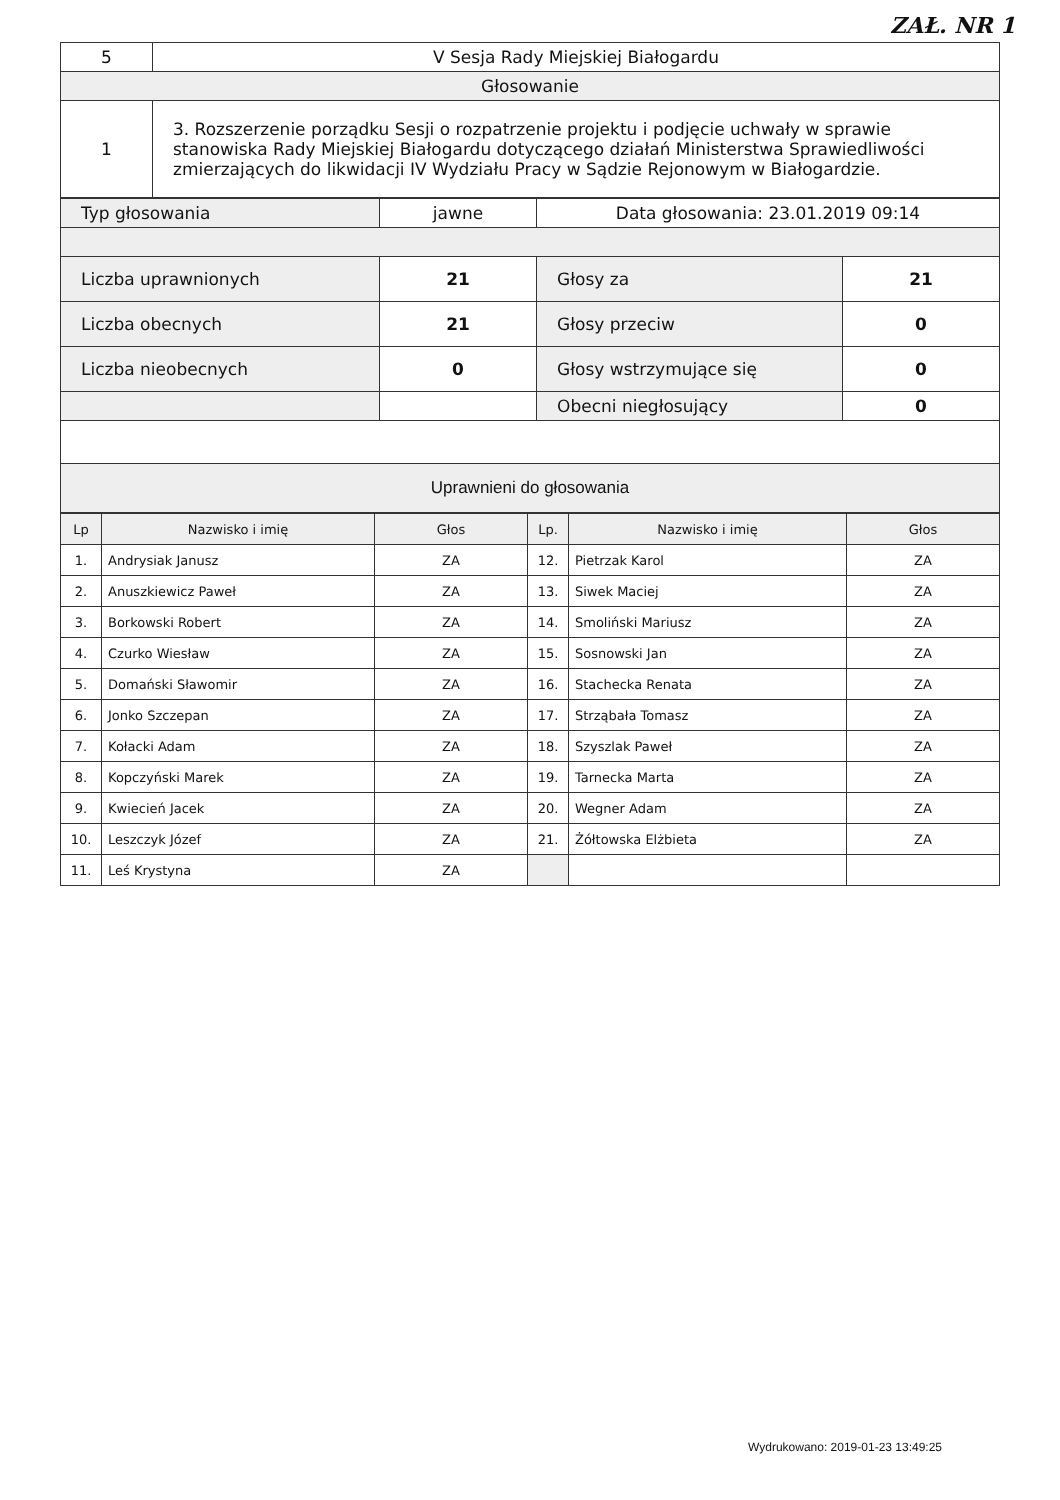ZAŁ. NR 1
| 5 | V Sesja Rady Miejskiej Białogardu |
| Głosowanie | |
| 1 | 3. Rozszerzenie porządku Sesji o rozpatrzenie projektu i podjęcie uchwały w sprawie stanowiska Rady Miejskiej Białogardu dotyczącego działań Ministerstwa Sprawiedliwości zmierzających do likwidacji IV Wydziału Pracy w Sądzie Rejonowym w Białogardzie. |
| Typ głosowania | jawne | Data głosowania: 23.01.2019 09:14 | |
| Liczba uprawnionych | 21 | Głosy za | 21 |
| Liczba obecnych | 21 | Głosy przeciw | 0 |
| Liczba nieobecnych | 0 | Głosy wstrzymujące się | 0 |
| | | Obecni niegłosujący | 0 |
| Uprawnieni do głosowania | | | |
| Lp | Nazwisko i imię | Głos | Lp. | Nazwisko i imię | Głos |
| 1. | Andrysiak Janusz | ZA | 12. | Pietrzak Karol | ZA |
| 2. | Anuszkiewicz Paweł | ZA | 13. | Siwek Maciej | ZA |
| 3. | Borkowski Robert | ZA | 14. | Smoliński Mariusz | ZA |
| 4. | Czurko Wiesław | ZA | 15. | Sosnowski Jan | ZA |
| 5. | Domański Sławomir | ZA | 16. | Stachecka Renata | ZA |
| 6. | Jonko Szczepan | ZA | 17. | Strząbała Tomasz | ZA |
| 7. | Kołacki Adam | ZA | 18. | Szyszlak Paweł | ZA |
| 8. | Kopczyński Marek | ZA | 19. | Tarnecka Marta | ZA |
| 9. | Kwiecień Jacek | ZA | 20. | Wegner Adam | ZA |
| 10. | Leszczyk Józef | ZA | 21. | Żółtowska Elżbieta | ZA |
| 11. | Leś Krystyna | ZA | | | |
Wydrukowano: 2019-01-23 13:49:25